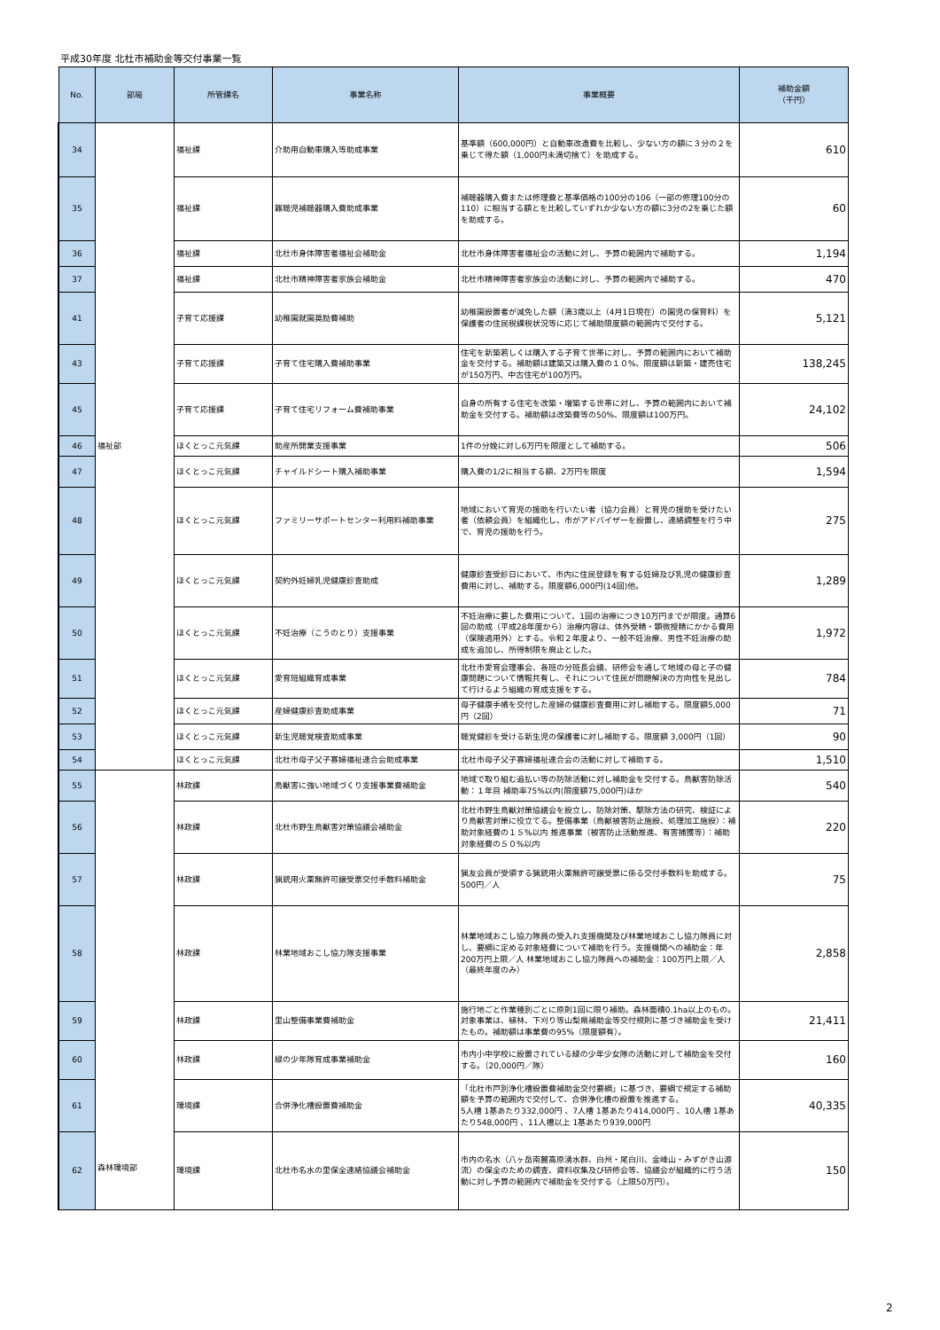平成30年度 北杜市補助金等交付事業一覧
| No. | 部局 | 所管課名 | 事業名称 | 事業概要 | 補助金額 （千円） |
| --- | --- | --- | --- | --- | --- |
| 34 | 福祉部 | 福祉課 | 介助用自動車購入等助成事業 | 基準額（600,000円）と自動車改造費を比較し、少ない方の額に３分の２を乗じて得た額（1,000円未満切捨て）を助成する。 | 610 |
| 35 | | 福祉課 | 難聴児補聴器購入費助成事業 | 補聴器購入費または修理費と基準価格の100分の106（一部の修理100分の110）に相当する額とを比較していずれか少ない方の額に3分の2を乗じた額を助成する。 | 60 |
| 36 | | 福祉課 | 北杜市身体障害者福祉会補助金 | 北杜市身体障害者福祉会の活動に対し、予算の範囲内で補助する。 | 1,194 |
| 37 | | 福祉課 | 北杜市精神障害者家族会補助金 | 北杜市精神障害者家族会の活動に対し、予算の範囲内で補助する。 | 470 |
| 41 | | 子育て応援課 | 幼稚園就園奨励費補助 | 幼稚園設置者が減免した額（満3歳以上（4月1日現在）の園児の保育料）を保護者の住民税課税状況等に応じて補助限度額の範囲内で交付する。 | 5,121 |
| 43 | | 子育て応援課 | 子育て住宅購入費補助事業 | 住宅を新築若しくは購入する子育て世帯に対し、予算の範囲内において補助金を交付する。補助額は建築又は購入費の１０%、限度額は新築・建売住宅が150万円、中古住宅が100万円。 | 138,245 |
| 45 | | 子育て応援課 | 子育て住宅リフォーム費補助事業 | 自身の所有する住宅を改築・増築する世帯に対し、予算の範囲内において補助金を交付する。補助額は改築費等の50%、限度額は100万円。 | 24,102 |
| 46 | | ほくとっこ元気課 | 助産所開業支援事業 | 1件の分娩に対し6万円を限度として補助する。 | 506 |
| 47 | | ほくとっこ元気課 | チャイルドシート購入補助事業 | 購入費の1/2に相当する額、2万円を限度 | 1,594 |
| 48 | | ほくとっこ元気課 | ファミリーサポートセンター利用料補助事業 | 地域において育児の援助を行いたい者（協力会員）と育児の援助を受けたい者（依頼会員）を組織化し、市がアドバイザーを設置し、連絡調整を行う中で、育児の援助を行う。 | 275 |
| 49 | | ほくとっこ元気課 | 契約外妊婦乳児健康診査助成 | 健康診査受診日において、市内に住民登録を有する妊婦及び乳児の健康診査費用に対し、補助する。限度額6,000円(14回)他。 | 1,289 |
| 50 | | ほくとっこ元気課 | 不妊治療（こうのとり）支援事業 | 不妊治療に要した費用について、1回の治療につき10万円までが限度。通算6回の助成（平成28年度から）治療内容は、体外受精・顕微授精にかかる費用（保険適用外）とする。令和２年度より、一般不妊治療、男性不妊治療の助成を追加し、所得制限を廃止とした。 | 1,972 |
| 51 | | ほくとっこ元気課 | 愛育班組織育成事業 | 北杜市愛育会理事会、各班の分班長会議、研修会を通して地域の母と子の健康問題について情報共有し、それについて住民が問題解決の方向性を見出して行けるよう組織の育成支援をする。 | 784 |
| 52 | | ほくとっこ元気課 | 産婦健康診査助成事業 | 母子健康手帳を交付した産婦の健康診査費用に対し補助する。限度額5,000円（2回） | 71 |
| 53 | | ほくとっこ元気課 | 新生児聴覚検査助成事業 | 聴覚健診を受ける新生児の保護者に対し補助する。限度額 3,000円（1回） | 90 |
| 54 | | ほくとっこ元気課 | 北杜市母子父子寡婦福祉連合会助成事業 | 北杜市母子父子寡婦福祉連合会の活動に対して補助する。 | 1,510 |
| 55 | 森林環境部 | 林政課 | 鳥獣害に強い地域づくり支援事業費補助金 | 地域で取り組む追払い等の防除活動に対し補助金を交付する。鳥獣害防除活動：１年目 補助率75%以内(限度額75,000円)ほか | 540 |
| 56 | | 林政課 | 北杜市野生鳥獣害対策協議会補助金 | 北杜市野生鳥獣対策協議会を設立し、防除対策、駆除方法の研究、検証により鳥獣害対策に役立てる。整備事業（鳥獣被害防止施設、処理加工施設）：補助対象経費の１５%以内 推進事業（被害防止活動推進、有害捕獲等）：補助対象経費の５０%以内 | 220 |
| 57 | | 林政課 | 猟銃用火薬無許可譲受票交付手数料補助金 | 猟友会員が受領する猟銃用火薬無許可譲受票に係る交付手数料を助成する。500円／人 | 75 |
| 58 | | 林政課 | 林業地域おこし協力隊支援事業 | 林業地域おこし協力隊員の受入れ支援機関及び林業地域おこし協力隊員に対し、要綱に定める対象経費について補助を行う。支援機関への補助金：年200万円上限／人 林業地域おこし協力隊員への補助金：100万円上限／人（最終年度のみ） | 2,858 |
| 59 | | 林政課 | 里山整備事業費補助金 | 施行地ごと作業種別ごとに原則1回に限り補助。森林面積0.1ha以上のもの。対象事業は、植林、下刈り等山梨県補助金等交付規則に基づき補助金を受けたもの。補助額は事業費の95%（限度額有）。 | 21,411 |
| 60 | | 林政課 | 緑の少年隊育成事業補助金 | 市内小中学校に設置されている緑の少年少女隊の活動に対して補助金を交付する。（20,000円／隊） | 160 |
| 61 | | 環境課 | 合併浄化槽設置費補助金 | 「北杜市戸別浄化槽設置費補助金交付要綱」に基づき、要綱で規定する補助額を予算の範囲内で交付して、合併浄化槽の設置を推進する。 5人槽 1基あたり332,000円 、7人槽 1基あたり414,000円 、10人槽 1基あたり548,000円 、11人槽以上 1基あたり939,000円 | 40,335 |
| 62 | | 環境課 | 北杜市名水の里保全連絡協議会補助金 | 市内の名水（八ヶ岳南麓高原湧水群、白州・尾白川、金峰山・みずがき山源流）の保全のための調査、資料収集及び研修会等、協議会が組織的に行う活動に対し予算の範囲内で補助金を交付する（上限50万円）。 | 150 |
2